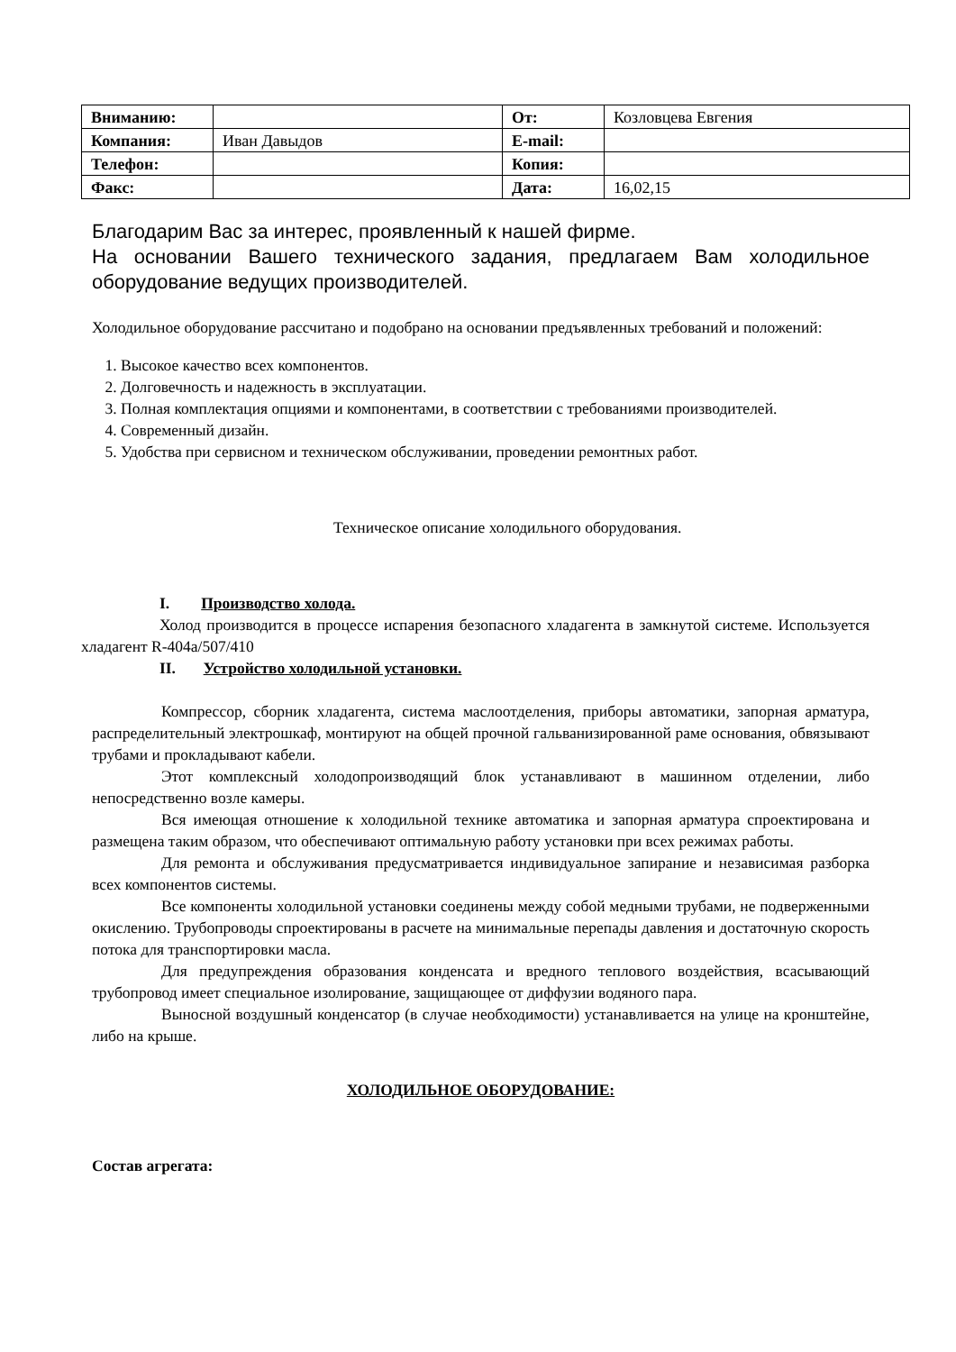| Вниманию: | | От: | Козловцева Евгения |
| Компания: | Иван Давыдов | E-mail: | |
| Телефон: | | Копия: | |
| Факс: | | Дата: | 16,02,15 |
Благодарим Вас за интерес, проявленный к нашей фирме.
На основании Вашего технического задания, предлагаем Вам холодильное оборудование ведущих производителей.
Холодильное оборудование рассчитано и подобрано на основании предъявленных требований и положений:
1. Высокое качество всех компонентов.
2. Долговечность и надежность в эксплуатации.
3. Полная комплектация опциями и компонентами, в соответствии с требованиями производителей.
4. Современный дизайн.
5. Удобства при сервисном и техническом обслуживании, проведении ремонтных работ.
Техническое описание холодильного оборудования.
I. Производство холода.
Холод производится в процессе испарения безопасного хладагента в замкнутой системе. Используется хладагент R-404a/507/410
II. Устройство холодильной установки.
Компрессор, сборник хладагента, система маслоотделения, приборы автоматики, запорная арматура, распределительный электрошкаф, монтируют на общей прочной гальванизированной раме основания, обвязывают трубами и прокладывают кабели.
Этот комплексный холодопроизводящий блок устанавливают в машинном отделении, либо непосредственно возле камеры.
Вся имеющая отношение к холодильной технике автоматика и запорная арматура спроектирована и размещена таким образом, что обеспечивают оптимальную работу установки при всех режимах работы.
Для ремонта и обслуживания предусматривается индивидуальное запирание и независимая разборка всех компонентов системы.
Все компоненты холодильной установки соединены между собой медными трубами, не подверженными окислению. Трубопроводы спроектированы в расчете на минимальные перепады давления и достаточную скорость потока для транспортировки масла.
Для предупреждения образования конденсата и вредного теплового воздействия, всасывающий трубопровод имеет специальное изолирование, защищающее от диффузии водяного пара.
Выносной воздушный конденсатор (в случае необходимости) устанавливается на улице на кронштейне, либо на крыше.
ХОЛОДИЛЬНОЕ ОБОРУДОВАНИЕ:
Состав агрегата: